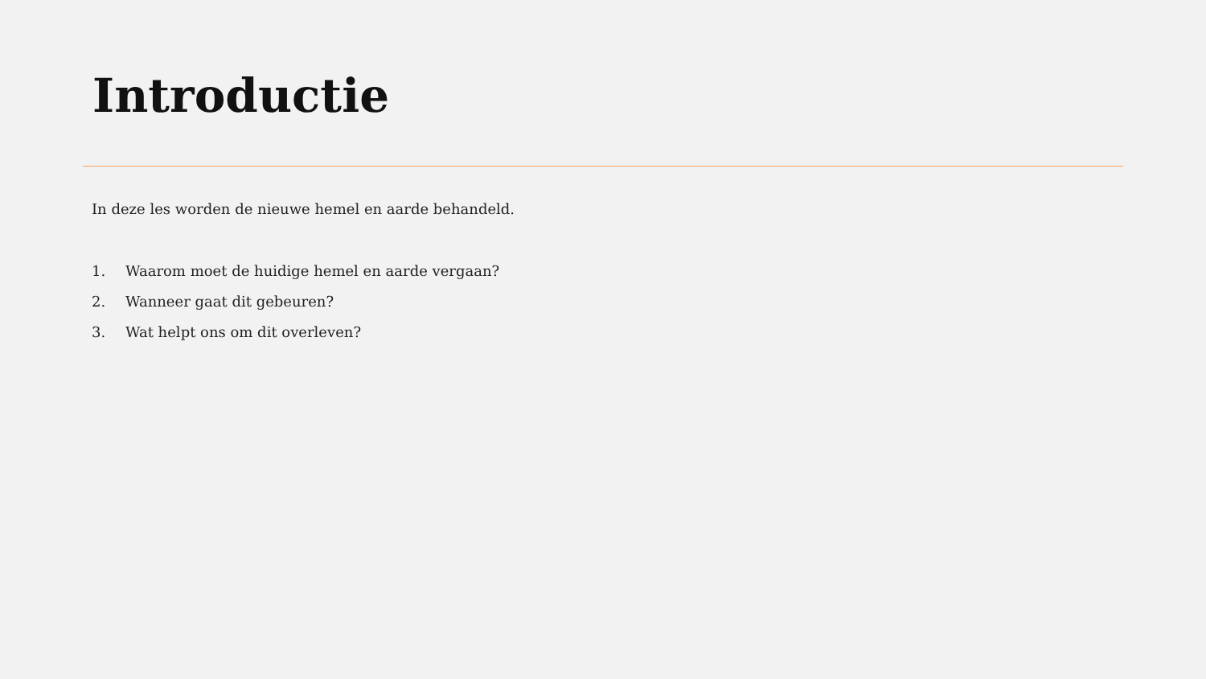Introductie
In deze les worden de nieuwe hemel en aarde behandeld.
1. Waarom moet de huidige hemel en aarde vergaan?
2. Wanneer gaat dit gebeuren?
3. Wat helpt ons om dit overleven?